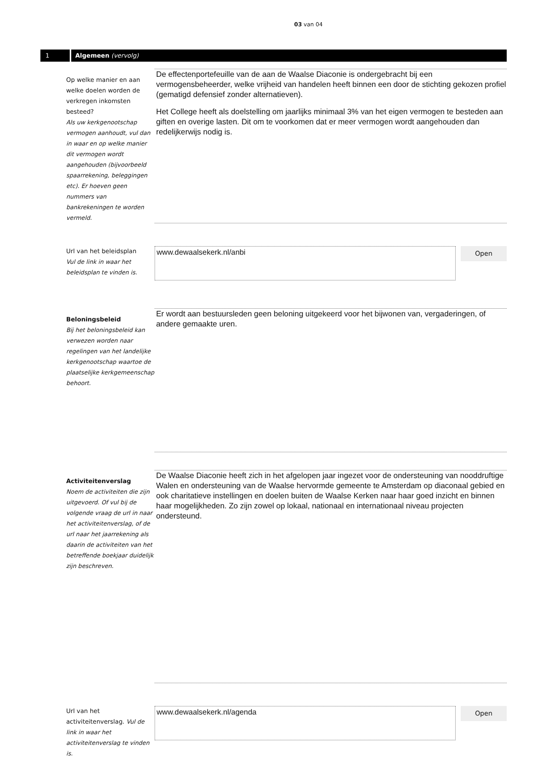03 van 04
1 Algemeen (vervolg)
Op welke manier en aan welke doelen worden de verkregen inkomsten besteed?
Als uw kerkgenootschap vermogen aanhoudt, vul dan in waar en op welke manier dit vermogen wordt aangehouden (bijvoorbeeld spaarrekening, beleggingen etc). Er hoeven geen nummers van bankrekeningen te worden vermeld.
De effectenportefeuille van de aan de Waalse Diaconie is ondergebracht bij een vermogensbeheerder, welke vrijheid van handelen heeft binnen een door de stichting gekozen profiel (gematigd defensief zonder alternatieven).
Het College heeft als doelstelling om jaarlijks minimaal 3% van het eigen vermogen te besteden aan giften en overige lasten. Dit om te voorkomen dat er meer vermogen wordt aangehouden dan redelijkerwijs nodig is.
Url van het beleidsplan
Vul de link in waar het beleidsplan te vinden is.
www.dewaalsekerk.nl/anbi
Open
Beloningsbeleid
Bij het beloningsbeleid kan verwezen worden naar regelingen van het landelijke kerkgenootschap waartoe de plaatselijke kerkgemeenschap behoort.
Er wordt aan bestuursleden geen beloning uitgekeerd voor het bijwonen van, vergaderingen, of andere gemaakte uren.
Activiteitenverslag
Noem de activiteiten die zijn uitgevoerd. Of vul bij de volgende vraag de url in naar het activiteitenverslag, of de url naar het jaarrekening als daarin de activiteiten van het betreffende boekjaar duidelijk zijn beschreven.
De Waalse Diaconie heeft zich in het afgelopen jaar ingezet voor de ondersteuning van nooddruftige Walen en ondersteuning van de Waalse hervormde gemeente te Amsterdam op diaconaal gebied en ook charitatieve instellingen en doelen buiten de Waalse Kerken naar haar goed inzicht en binnen haar mogelijkheden. Zo zijn zowel op lokaal, nationaal en internationaal niveau projecten ondersteund.
Url van het activiteitenverslag. Vul de link in waar het activiteitenverslag te vinden is.
www.dewaalsekerk.nl/agenda
Open